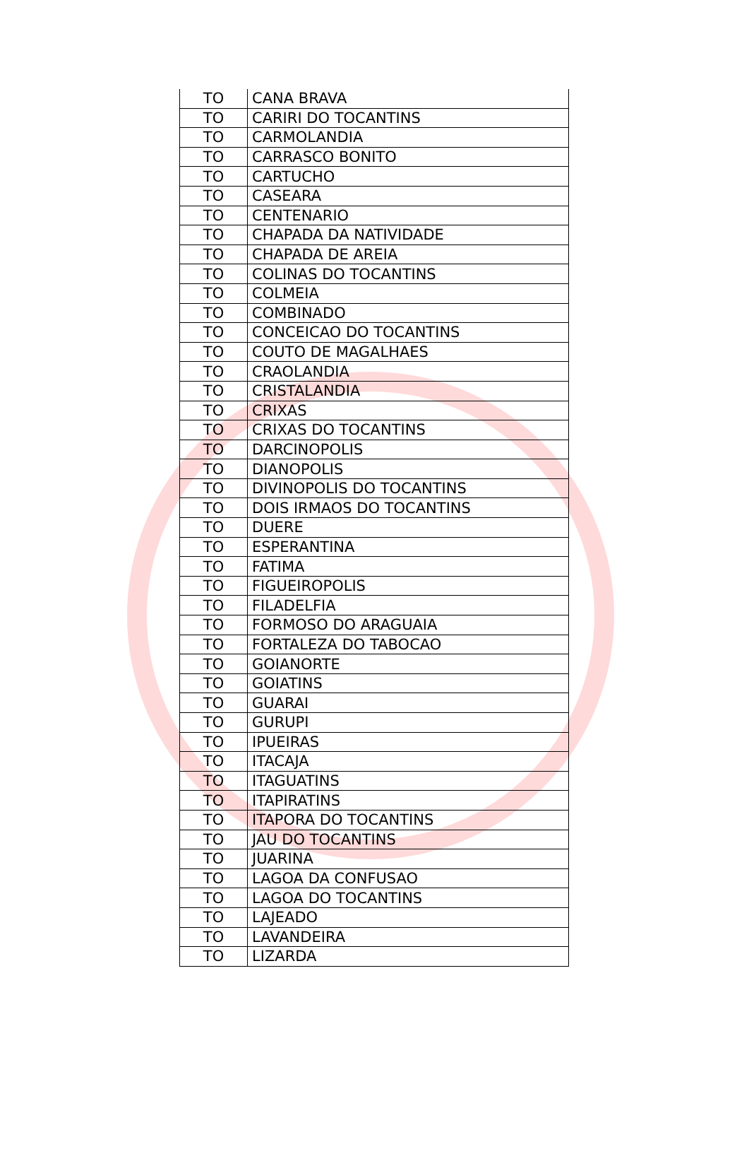| TO | CANA BRAVA |
| TO | CARIRI DO TOCANTINS |
| TO | CARMOLANDIA |
| TO | CARRASCO BONITO |
| TO | CARTUCHO |
| TO | CASEARA |
| TO | CENTENARIO |
| TO | CHAPADA DA NATIVIDADE |
| TO | CHAPADA DE AREIA |
| TO | COLINAS DO TOCANTINS |
| TO | COLMEIA |
| TO | COMBINADO |
| TO | CONCEICAO DO TOCANTINS |
| TO | COUTO DE MAGALHAES |
| TO | CRAOLANDIA |
| TO | CRISTALANDIA |
| TO | CRIXAS |
| TO | CRIXAS DO TOCANTINS |
| TO | DARCINOPOLIS |
| TO | DIANOPOLIS |
| TO | DIVINOPOLIS DO TOCANTINS |
| TO | DOIS IRMAOS DO TOCANTINS |
| TO | DUERE |
| TO | ESPERANTINA |
| TO | FATIMA |
| TO | FIGUEIROPOLIS |
| TO | FILADELFIA |
| TO | FORMOSO DO ARAGUAIA |
| TO | FORTALEZA DO TABOCAO |
| TO | GOIANORTE |
| TO | GOIATINS |
| TO | GUARAI |
| TO | GURUPI |
| TO | IPUEIRAS |
| TO | ITACAJA |
| TO | ITAGUATINS |
| TO | ITAPIRATINS |
| TO | ITAPORA DO TOCANTINS |
| TO | JAU DO TOCANTINS |
| TO | JUARINA |
| TO | LAGOA DA CONFUSAO |
| TO | LAGOA DO TOCANTINS |
| TO | LAJEADO |
| TO | LAVANDEIRA |
| TO | LIZARDA |